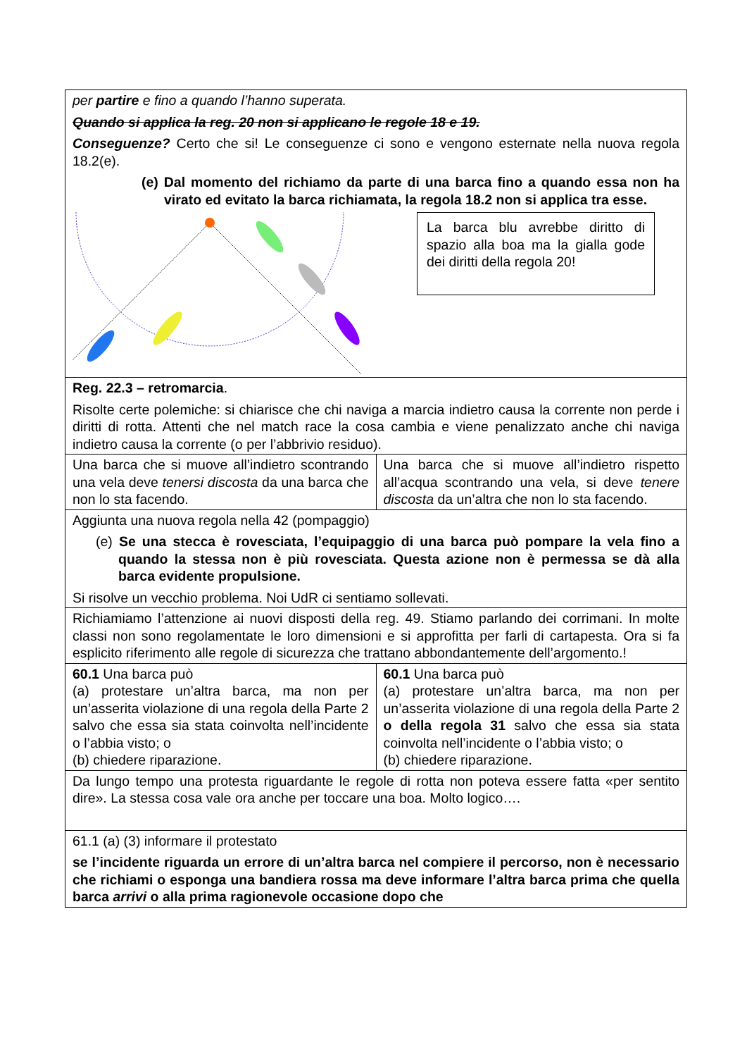| per partire e fino a quando l’hanno superata. Quando si applica la reg. 20 non si applicano le regole 18 e 19. Conseguenze? Certo che si! Le conseguenze ci sono e vengono esternate nella nuova regola 18.2(e). (e) Dal momento del richiamo da parte di una barca fino a quando essa non ha virato ed evitato la barca richiamata, la regola 18.2 non si applica tra esse. La barca blu avrebbe diritto di spazio alla boa ma la gialla gode dei diritti della regola 20! | |
| Reg. 22.3 – retromarcia . Risolte certe polemiche: si chiarisce che chi naviga a marcia indietro causa la corrente non perde i diritti di rotta. Attenti che nel match race la cosa cambia e viene penalizzato anche chi naviga indietro causa la corrente (o per l’abbrivio residuo). | |
| Una barca che si muove all’indietro scontrando una vela deve tenersi discosta da una barca che non lo sta facendo. | Una barca che si muove all’indietro rispetto all’acqua scontrando una vela, si deve tenere discosta da un’altra che non lo sta facendo. |
| Aggiunta una nuova regola nella 42 (pompaggio) (e) Se una stecca è rovesciata, l’equipaggio di una barca può pompare la vela fino a quando la stessa non è più rovesciata. Questa azione non è permessa se dà alla barca evidente propulsione. Si risolve un vecchio problema. Noi UdR ci sentiamo sollevati. | |
| Richiamiamo l’attenzione ai nuovi disposti della reg. 49. Stiamo parlando dei corrimani. In molte classi non sono regolamentate le loro dimensioni e si approfitta per farli di cartapesta. Ora si fa esplicito riferimento alle regole di sicurezza che trattano abbondantemente dell’argomento.! | |
| 60.1 Una barca può (a) protestare un’altra barca, ma non per un’asserita violazione di una regola della Parte 2 salvo che essa sia stata coinvolta nell’incidente o l’abbia visto; o (b) chiedere riparazione. | 60.1 Una barca può (a) protestare un’altra barca, ma non per un’asserita violazione di una regola della Parte 2 o della regola 31 salvo che essa sia stata coinvolta nell’incidente o l’abbia visto; o (b) chiedere riparazione. |
| Da lungo tempo una protesta riguardante le regole di rotta non poteva essere fatta «per sentito dire». La stessa cosa vale ora anche per toccare una boa. Molto logico…. | |
| 61.1 (a) (3) informare il protestato se l’incidente riguarda un errore di un’altra barca nel compiere il percorso, non è necessario che richiami o esponga una bandiera rossa ma deve informare l’altra barca prima che quella barca arrivi o alla prima ragionevole occasione dopo che | |